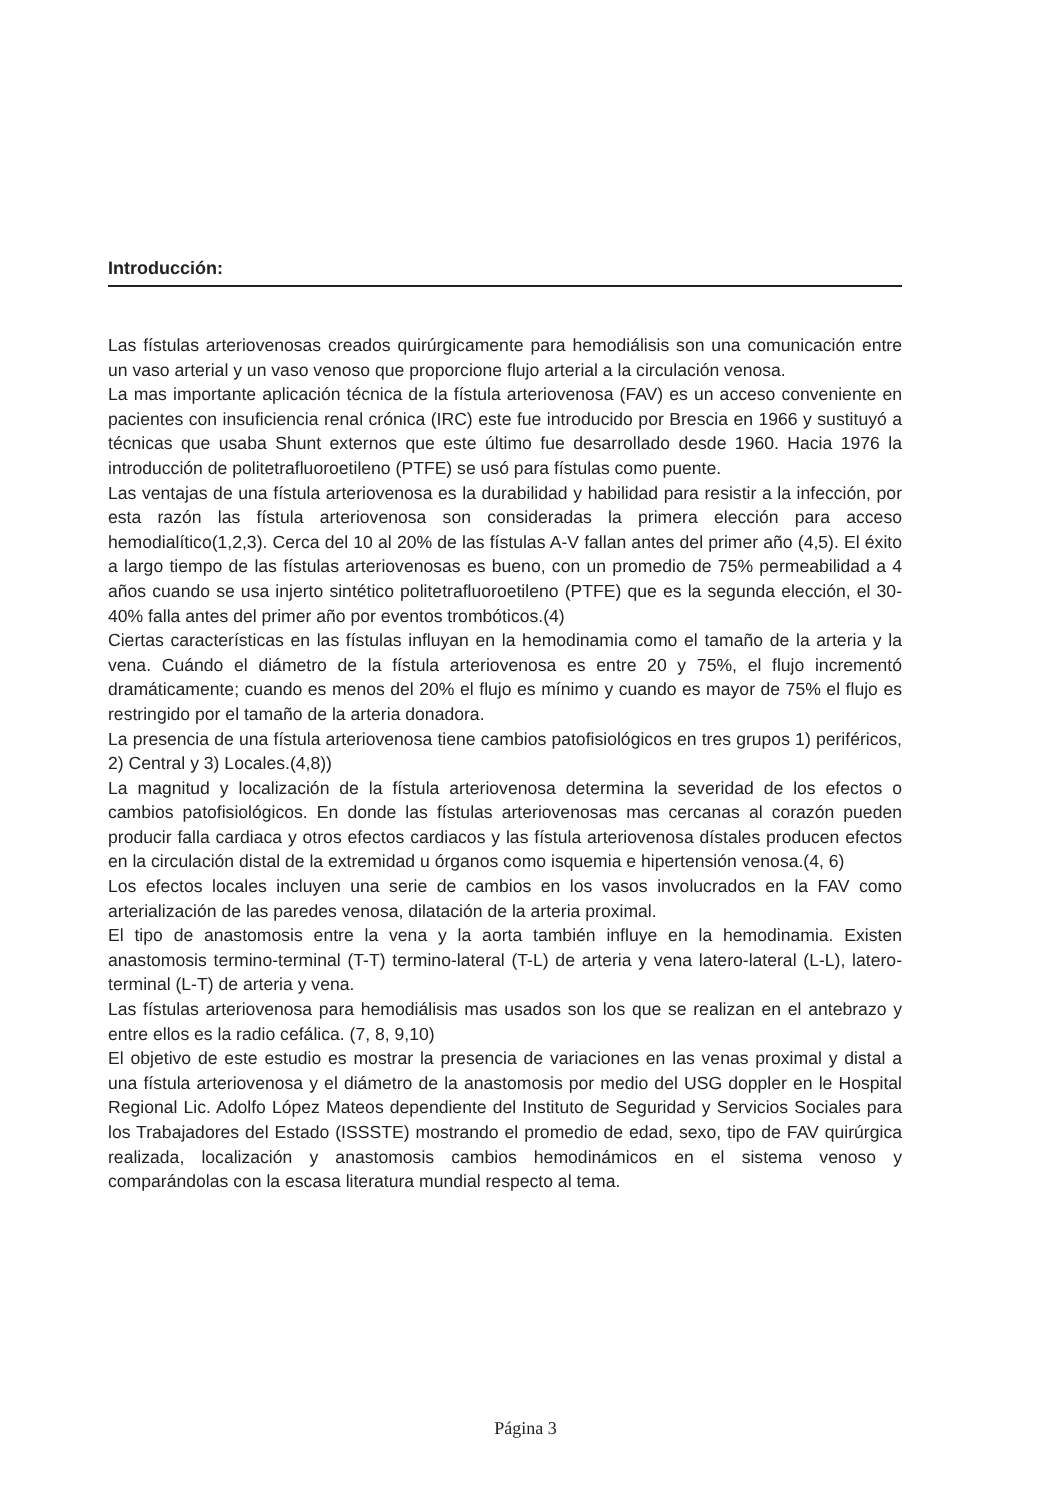Introducción:
Las fístulas arteriovenosas creados quirúrgicamente para hemodiálisis son una comunicación entre un vaso arterial y un vaso venoso que proporcione flujo arterial a la circulación venosa.
La mas importante aplicación técnica de la fístula arteriovenosa (FAV) es un acceso conveniente en pacientes con insuficiencia renal crónica (IRC) este fue introducido por Brescia en 1966 y sustituyó a técnicas que usaba Shunt externos que este último fue desarrollado desde 1960. Hacia 1976 la introducción de politetrafluoroetileno (PTFE) se usó para fístulas como puente.
Las ventajas de una fístula arteriovenosa es la durabilidad y habilidad para resistir a la infección, por esta razón las fístula arteriovenosa son consideradas la primera elección para acceso hemodialítico(1,2,3). Cerca del 10 al 20% de las fístulas A-V fallan antes del primer año (4,5). El éxito a largo tiempo de las fístulas arteriovenosas es bueno, con un promedio de 75% permeabilidad a 4 años cuando se usa injerto sintético politetrafluoroetileno (PTFE) que es la segunda elección, el 30-40% falla antes del primer año por eventos trombóticos.(4)
Ciertas características en las fístulas influyan en la hemodinamia como el tamaño de la arteria y la vena. Cuándo el diámetro de la fístula arteriovenosa es entre 20 y 75%, el flujo incrementó dramáticamente; cuando es menos del 20% el flujo es mínimo y cuando es mayor de 75% el flujo es restringido por el tamaño de la arteria donadora.
La presencia de una fístula arteriovenosa tiene cambios patofisiológicos en tres grupos 1) periféricos, 2) Central y 3) Locales.(4,8))
La magnitud y localización de la fístula arteriovenosa determina la severidad de los efectos o cambios patofisiológicos. En donde las fístulas arteriovenosas mas cercanas al corazón pueden producir falla cardiaca y otros efectos cardiacos y las fístula arteriovenosa dístales producen efectos en la circulación distal de la extremidad u órganos como isquemia e hipertensión venosa.(4, 6)
Los efectos locales incluyen una serie de cambios en los vasos involucrados en la FAV como arterialización de las paredes venosa, dilatación de la arteria proximal.
El tipo de anastomosis entre la vena y la aorta también influye en la hemodinamia. Existen anastomosis termino-terminal (T-T) termino-lateral (T-L) de arteria y vena latero-lateral (L-L), latero-terminal (L-T) de arteria y vena.
Las fístulas arteriovenosa para hemodiálisis mas usados son los que se realizan en el antebrazo y entre ellos es la radio cefálica. (7, 8, 9,10)
El objetivo de este estudio es mostrar la presencia de variaciones en las venas proximal y distal a una fístula arteriovenosa y el diámetro de la anastomosis por medio del USG doppler en le Hospital Regional Lic. Adolfo López Mateos dependiente del Instituto de Seguridad y Servicios Sociales para los Trabajadores del Estado (ISSSTE) mostrando el promedio de edad, sexo, tipo de FAV quirúrgica realizada, localización y anastomosis cambios hemodinámicos en el sistema venoso y comparándolas con la escasa literatura mundial respecto al tema.
Página 3